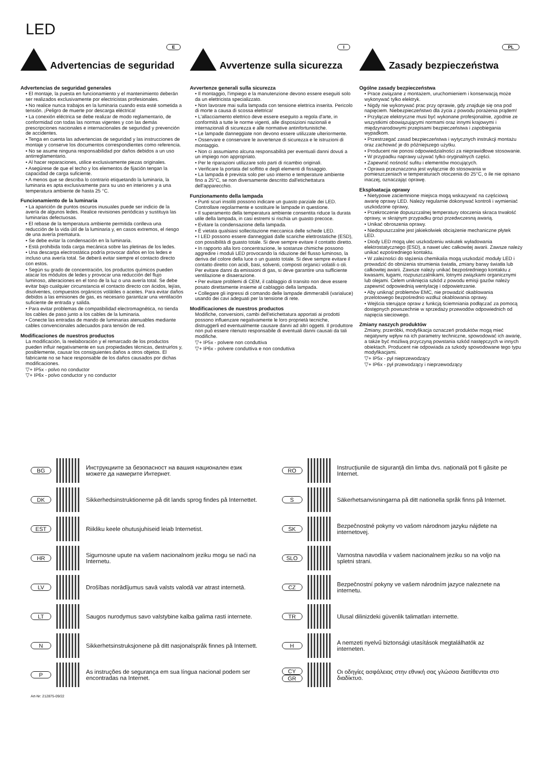LED
Advertencias de seguridad
E
Advertencias de seguridad generales
• El montaje, la puesta en funcionamiento y el mantenimiento deberán ser realizados exclusivamente por electricistas profesionales.
• No realice nunca trabajos en la luminaria cuando esta esté sometida a tensión. ¡Peligro de muerte por descarga eléctrica!
• La conexión eléctrica se debe realizar de modo reglamentario, de conformidad con todas las normas vigentes y con las demás prescripciones nacionales e internacionales de seguridad y prevención de accidentes.
• Tenga en cuenta las advertencias de seguridad y las instrucciones de montaje y conserve los documentos correspondientes como referencia.
• No se asume ninguna responsabilidad por daños debidos a un uso antirreglamentario.
• Al hacer reparaciones, utilice exclusivamente piezas originales.
• Asegúrese de que el techo y los elementos de fijación tengan la capacidad de carga suficiente.
• A menos que se describa lo contrario etiquetando la luminaria, la luminaria es apta exclusivamente para su uso en interiores y a una temperatura ambiente de hasta 25 °C.
Funcionamiento de la luminaria
• La aparición de puntos oscuros inusuales puede ser indicio de la avería de algunos ledes. Realice revisiones periódicas y sustituya las luminarias defectuosas.
• El rebase de la temperatura ambiente permitida conlleva una reducción de la vida útil de la luminaria y, en casos extremos, el riesgo de una avería prematura.
• Se debe evitar la condensación en la luminaria.
• Está prohibida toda carga mecánica sobre las pletinas de los ledes.
• Una descarga electrostática podría provocar daños en los ledes e incluso una avería total. Se deberá evitar siempre el contacto directo con estos.
• Según su grado de concentración, los productos químicos pueden atacar los módulos de ledes y provocar una reducción del flujo luminoso, alteraciones en el tono de la luz o una avería total. Se debe evitar bajo cualquier circunstancia el contacto directo con ácidos, lejías, disolventes, compuestos orgánicos volátiles o aceites. Para evitar daños debidos a las emisiones de gas, es necesario garantizar una ventilación suficiente de entrada y salida.
• Para evitar problemas de compatibilidad electromagnética, no tienda los cables de paso junto a los cables de la luminaria.
• Conecte las entradas de mando de luminarias atenuables mediante cables convencionales adecuados para tensión de red.
Modificaciones de nuestros productos
La modificación, la reelaboración y el remarcado de los productos pueden influir negativamente en sus propiedades técnicas, destruirlos y, posiblemente, causar los consiguientes daños a otros objetos. El fabricante no se hace responsable de los daños causados por dichas modificaciones.
▽+ IP5x - polvo no conductor
▽+ IP6x - polvo conductor y no conductor
Avvertenze sulla sicurezza
I
Avvertenze generali sulla sicurezza
• Il montaggio, l'impiego e la manutenzione devono essere eseguiti solo da un elettricista specializzato.
• Non lavorare mai sulla lampada con tensione elettrica inserita. Pericolo di morte a causa di scossa elettrica!
• L'allacciamento elettrico deve essere eseguito a regola d'arte, in conformità a tutte le norme vigenti, alle disposizioni nazionali e internazionali di sicurezza e alle normative antinfortunistiche.
• Le lampade danneggiate non devono essere utilizzate ulteriormente.
• Osservare e conservare le avvertenze di sicurezza e le istruzioni di montaggio.
• Non ci assumiamo alcuna responsabilità per eventuali danni dovuti a un impiego non appropriato.
• Per le riparazioni utilizzare solo parti di ricambio originali.
• Verificare la portata del soffitto e degli elementi di fissaggio.
• La lampada è prevista solo per uso interno e temperature ambiente fino a 25°C, se non diversamente descritto dall'etichettatura dell'apparecchio.
Funzionamento della lampada
• Punti scuri insoliti possono indicare un guasto parziale dei LED. Controllare regolarmente e sostituire le lampade in questione.
• Il superamento della temperatura ambiente consentita riduce la durata utile della lampada, in casi estremi si rischia un guasto precoce.
• Evitare la condensazione della lampada.
• È vietata qualsiasi sollecitazione meccanica delle schede LED.
• I LED possono essere danneggiati dalle scariche elettrostatiche (ESD), con possibilità di guasto totale. Si deve sempre evitare il contatto diretto.
• In rapporto alla loro concentrazione, le sostanze chimiche possono aggredire i moduli LED provocando la riduzione del flusso luminoso, la deriva del colore della luce o un guasto totale. Si deve sempre evitare il contatto diretto con acidi, basi, solventi, composti organici volatili o oli. Per evitare danni da emissioni di gas, si deve garantire una sufficiente ventilazione e disaerazione.
• Per evitare problemi di CEM, il cablaggio di transito non deve essere posato direttamente insieme al cablaggio della lampada.
• Collegare gli ingressi di comando delle lampade dimmerabili (varialuce) usando dei cavi adeguati per la tensione di rete.
Modificaciones de nuestros productos
Modifiche, conversioni, cambi dell'etichettatura apportati ai prodotti possono influenzare negativamente le loro proprietà tecniche, distruggerli ed eventualmente causare danni ad altri oggetti. Il produttore non può essere ritenuto responsabile di eventuali danni causati da tali modifiche.
▽+ IP5x - polvere non conduttiva
▽+ IP6x - polvere conduttiva e non conduttiva
Zasady bezpieczeństwa
PL
Ogólne zasady bezpieczeństwa
• Prace związane z montażem, uruchomieniem i konserwacją może wykonywać tylko elektryk.
• Nigdy nie wykonywać prac przy oprawie, gdy znajduje się ona pod napięciem. Niebezpieczeństwo dla życia z powodu porażenia prądem!
• Przyłącze elektryczne musi być wykonane profesjonalnie, zgodnie ze wszystkimi obowiązującymi normami oraz innymi krajowymi i międzynarodowymi przepisami bezpieczeństwa i zapobiegania wypadkom.
• Przestrzegać zasad bezpieczeństwa i wytycznych instrukcji montażu oraz zachować je do późniejszego użytku.
• Producent nie ponosi odpowiedzialności za nieprawidłowe stosowanie.
• W przypadku naprawy używać tylko oryginalnych części.
• Zapewnić nośność sufitu i elementów mocujących.
• Oprawa przeznaczona jest wyłącznie do stosowania w pomieszczeniach w temperaturach otoczenia do 25°C, o ile nie opisano inaczej, oznaczając oprawę.
Eksploatacja oprawy
• Nietypowe zaciemnione miejsca mogą wskazywać na częściową awarię oprawy LED. Należy regularnie dokonywać kontroli i wymieniać uszkodzone oprawy,
• Przekroczenie dopuszczalnej temperatury otoczenia skraca trwałość oprawy, w skrajnym przypadku grozi przedwczesną awarią.
• Unikać obroszenia oprawy.
• Niedopuszczalne jest jakiekolwiek obciążenie mechaniczne płytek LED.
• Diody LED mogą ulec uszkodzeniu wskutek wyładowania elektrostatycznego (ESD), a nawet ulec całkowitej awarii. Zawsze należy unikać ezpośredniego kontaktu.
• W zależności do stężenia chemikalia mogą uszkodzić moduły LED i prowadzić do obniżenia strumienia światła, zmiany barwy światła lub całkowitej awarii. Zawsze należy unikać bezpośredniego kontaktu z kwasami, ługami, rozpuszczalnikami, lotnymi związkami organicznymi lub olejami. Celem uniknięcia szkód z powodu emisji gazów należy zapewnić odpowiednią wentylację i odpowietrzanie.
• Aby uniknąć problemów EMC, nie prowadzić okablowania przelotowego bezpośrednio wzdłuż okablowania oprawy.
• Wejścia sterujące opraw z funkcją ściemniania podłączać za pomocą dostępnych powszechnie w sprzedaży przewodów odpowiednich od napięcia sieciowego.
Zmiany naszych produktów
Zmiany, przeróbki, modyfikacja oznaczeń produktów mogą mieć negatywny wpływ na ich parametry techniczne, spowodować ich awarię, a także być możliwą przyczyną powstania szkód następczych w innych obiektach. Producent nie odpowiada za szkody spowodowane tego typu modyfikacjami.
▽+ IP5x - pył nieprzewodzący
▽+ IP6x - pył przewodzący i nieprzewodzący
BG
Инструкциите за безопасност на вашия национален език можете да намерите Интернет.
DK
Sikkerhedsinstruktionerne på dit lands sprog findes på Internettet.
EST
Riikliku keele ohutusjuhiseid leiab Internetist.
HR
Sigurnosne upute na vašem nacionalnom jeziku mogu se naći na Internetu.
LV
Drošības norādījumus savā valsts valodā var atrast internetā.
LT
Saugos nurodymus savo valstybine kalba galima rasti internete.
N
Sikkerhetsinstruksjonene på ditt nasjonalspråk finnes på Internett.
P
As instruções de segurança em sua língua nacional podem ser encontradas na Internet.
RO
Instrucțiunile de siguranță din limba dvs. națională pot fi găsite pe Internet.
S
Säkerhetsanvisningarna på ditt nationella språk finns på Internet.
SK
Bezpečnostné pokyny vo vašom národnom jazyku nájdete na internetovej.
SLO
Varnostna navodila v vašem nacionalnem jeziku so na voljo na spletni strani.
CZ
Bezpečnostní pokyny ve vašem národním jazyce naleznete na internetu.
TR
Ulusal dilinizdeki güvenlik talimatları internette.
H
A nemzeti nyelvű biztonsági utasítások megtalálhatók az interneten.
CY
GR
Οι οδηγίες ασφάλειας στην εθνική σας γλώσσα διατίθενται στο διαδίκτυο.
Art-Nr: 212875-09/22